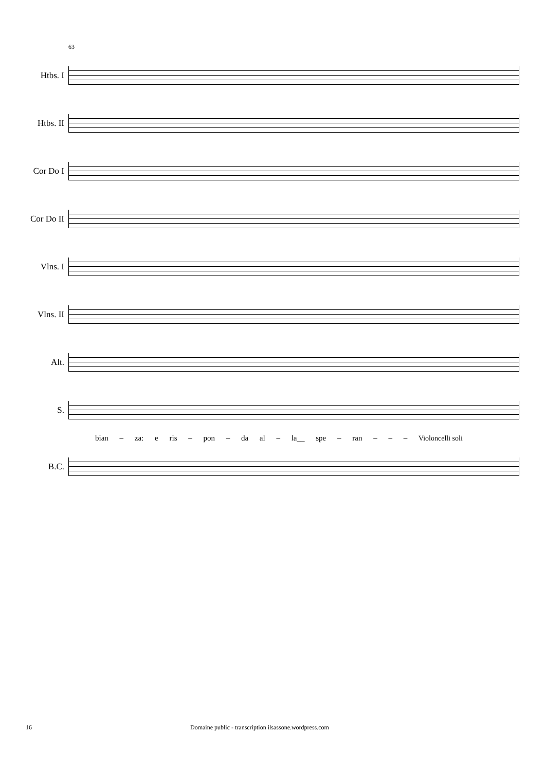63
Htbs. I
Htbs. II
Cor Do I
Cor Do II
Vlns. I
Vlns. II
Alt.
S.
bian – za: e ris – pon – da al – la__ spe – ran – – – Violoncelli soli
B.C.
16 Domaine public - transcription ilsassone.wordpress.com